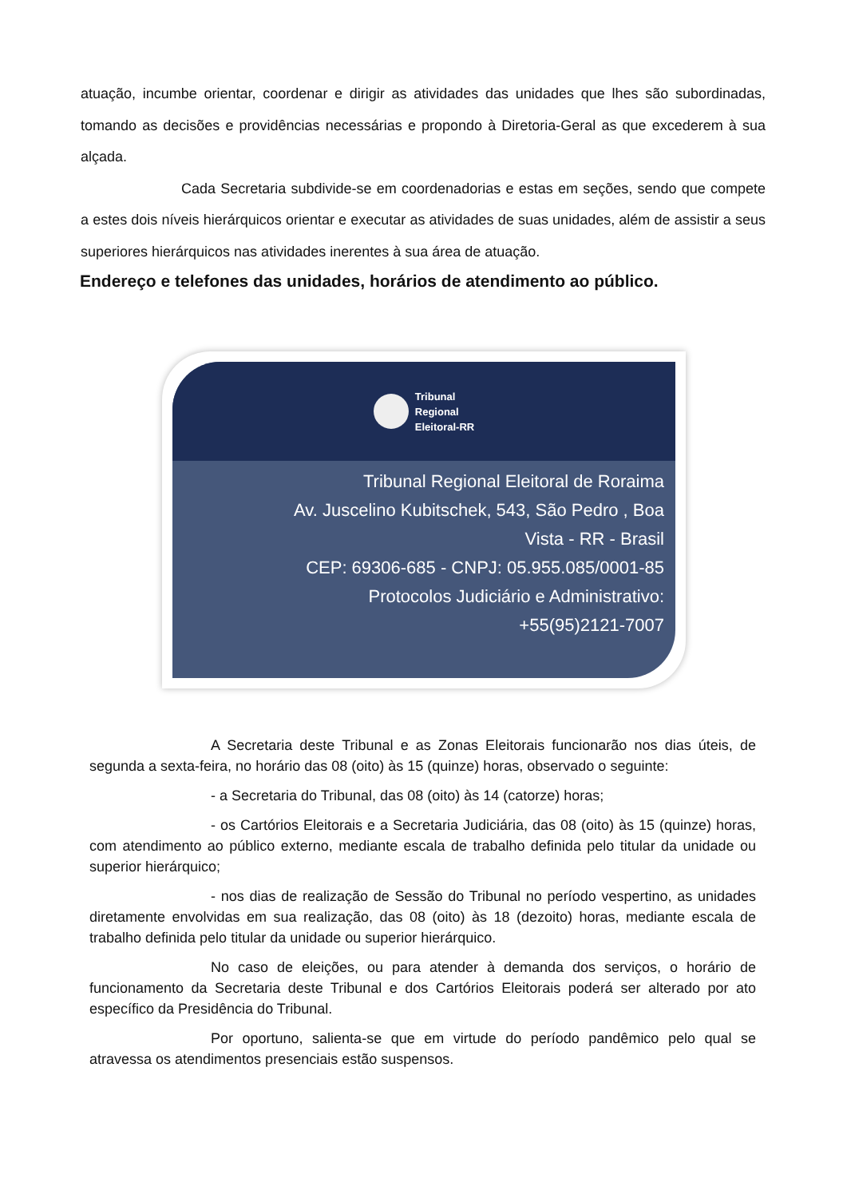atuação, incumbe orientar, coordenar e dirigir as atividades das unidades que lhes são subordinadas, tomando as decisões e providências necessárias e propondo à Diretoria-Geral as que excederem à sua alçada.
Cada Secretaria subdivide-se em coordenadorias e estas em seções, sendo que compete a estes dois níveis hierárquicos orientar e executar as atividades de suas unidades, além de assistir a seus superiores hierárquicos nas atividades inerentes à sua área de atuação.
Endereço e telefones das unidades, horários de atendimento ao público.
Tribunal
Regional
Eleitoral-RR
Tribunal Regional Eleitoral de Roraima
Av. Juscelino Kubitschek, 543, São Pedro , Boa
Vista - RR - Brasil
CEP: 69306-685 - CNPJ: 05.955.085/0001-85
Protocolos Judiciário e Administrativo:
+55(95)2121-7007
A Secretaria deste Tribunal e as Zonas Eleitorais funcionarão nos dias úteis, de segunda a sexta-feira, no horário das 08 (oito) às 15 (quinze) horas, observado o seguinte:
- a Secretaria do Tribunal, das 08 (oito) às 14 (catorze) horas;
- os Cartórios Eleitorais e a Secretaria Judiciária, das 08 (oito) às 15 (quinze) horas, com atendimento ao público externo, mediante escala de trabalho definida pelo titular da unidade ou superior hierárquico;
- nos dias de realização de Sessão do Tribunal no período vespertino, as unidades diretamente envolvidas em sua realização, das 08 (oito) às 18 (dezoito) horas, mediante escala de trabalho definida pelo titular da unidade ou superior hierárquico.
No caso de eleições, ou para atender à demanda dos serviços, o horário de funcionamento da Secretaria deste Tribunal e dos Cartórios Eleitorais poderá ser alterado por ato específico da Presidência do Tribunal.
Por oportuno, salienta-se que em virtude do período pandêmico pelo qual se atravessa os atendimentos presenciais estão suspensos.